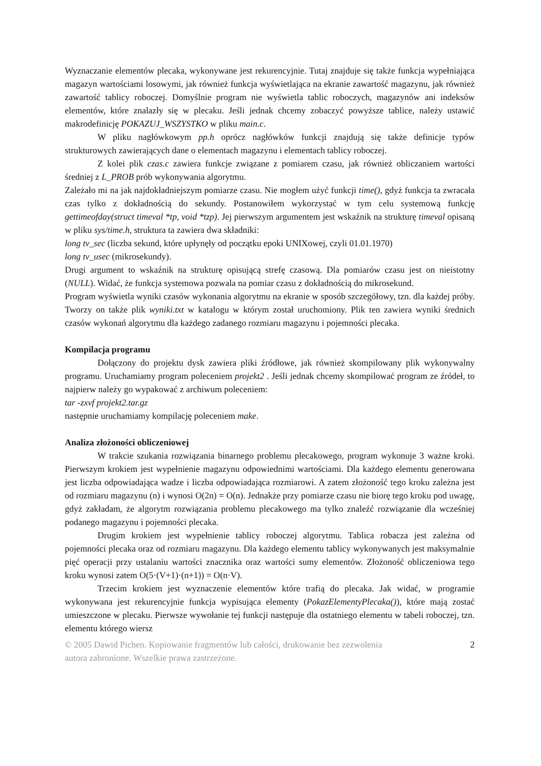Wyznaczanie elementów plecaka, wykonywane jest rekurencyjnie. Tutaj znajduje się także funkcja wypełniająca magazyn wartościami losowymi, jak również funkcja wyświetlająca na ekranie zawartość magazynu, jak również zawartość tablicy roboczej. Domyślnie program nie wyświetla tablic roboczych, magazynów ani indeksów elementów, które znalazły się w plecaku. Jeśli jednak chcemy zobaczyć powyższe tablice, należy ustawić makrodefinicję POKAZUJ_WSZYSTKO w pliku main.c.
W pliku nagłówkowym pp.h oprócz nagłówków funkcji znajdują się także definicje typów strukturowych zawierających dane o elementach magazynu i elementach tablicy roboczej.
Z kolei plik czas.c zawiera funkcje związane z pomiarem czasu, jak również obliczaniem wartości średniej z L_PROB prób wykonywania algorytmu.
Zależało mi na jak najdokładniejszym pomiarze czasu. Nie mogłem użyć funkcji time(), gdyż funkcja ta zwracała czas tylko z dokładnością do sekundy. Postanowiłem wykorzystać w tym celu systemową funkcję gettimeofday(struct timeval *tp, void *tzp). Jej pierwszym argumentem jest wskaźnik na strukturę timeval opisaną w pliku sys/time.h, struktura ta zawiera dwa składniki:
long tv_sec (liczba sekund, które upłynęły od początku epoki UNIXowej, czyli 01.01.1970)
long tv_usec (mikrosekundy).
Drugi argument to wskaźnik na strukturę opisującą strefę czasową. Dla pomiarów czasu jest on nieistotny (NULL). Widać, że funkcja systemowa pozwala na pomiar czasu z dokładnością do mikrosekund.
Program wyświetla wyniki czasów wykonania algorytmu na ekranie w sposób szczegółowy, tzn. dla każdej próby. Tworzy on także plik wyniki.txt w katalogu w którym został uruchomiony. Plik ten zawiera wyniki średnich czasów wykonań algorytmu dla każdego zadanego rozmiaru magazynu i pojemności plecaka.
Kompilacja programu
Dołączony do projektu dysk zawiera pliki źródłowe, jak również skompilowany plik wykonywalny programu. Uruchamiamy program poleceniem projekt2 . Jeśli jednak chcemy skompilować program ze źródeł, to najpierw należy go wypakować z archiwum poleceniem:
tar -zxvf projekt2.tar.gz
następnie uruchamiamy kompilację poleceniem make.
Analiza złożoności obliczeniowej
W trakcie szukania rozwiązania binarnego problemu plecakowego, program wykonuje 3 ważne kroki. Pierwszym krokiem jest wypełnienie magazynu odpowiednimi wartościami. Dla każdego elementu generowana jest liczba odpowiadająca wadze i liczba odpowiadająca rozmiarowi. A zatem złożoność tego kroku zależna jest od rozmiaru magazynu (n) i wynosi O(2n) = O(n). Jednakże przy pomiarze czasu nie biorę tego kroku pod uwagę, gdyż zakładam, że algorytm rozwiązania problemu plecakowego ma tylko znaleźć rozwiązanie dla wcześniej podanego magazynu i pojemności plecaka.
Drugim krokiem jest wypełnienie tablicy roboczej algorytmu. Tablica robacza jest zależna od pojemności plecaka oraz od rozmiaru magazynu. Dla każdego elementu tablicy wykonywanych jest maksymalnie pięć operacji przy ustalaniu wartości znacznika oraz wartości sumy elementów. Złożoność obliczeniowa tego kroku wynosi zatem O(5·(V+1)·(n+1)) = O(n·V).
Trzecim krokiem jest wyznaczenie elementów które trafią do plecaka. Jak widać, w programie wykonywana jest rekurencyjnie funkcja wypisująca elementy (PokazElementyPlecaka()), które mają zostać umieszczone w plecaku. Pierwsze wywołanie tej funkcji następuje dla ostatniego elementu w tabeli roboczej, tzn. elementu którego wiersz
© 2005 Dawid Pichen. Kopiowanie fragmentów lub całości, drukowanie bez zezwolenia
autora zabronione. Wszelkie prawa zastrzeżone. 2